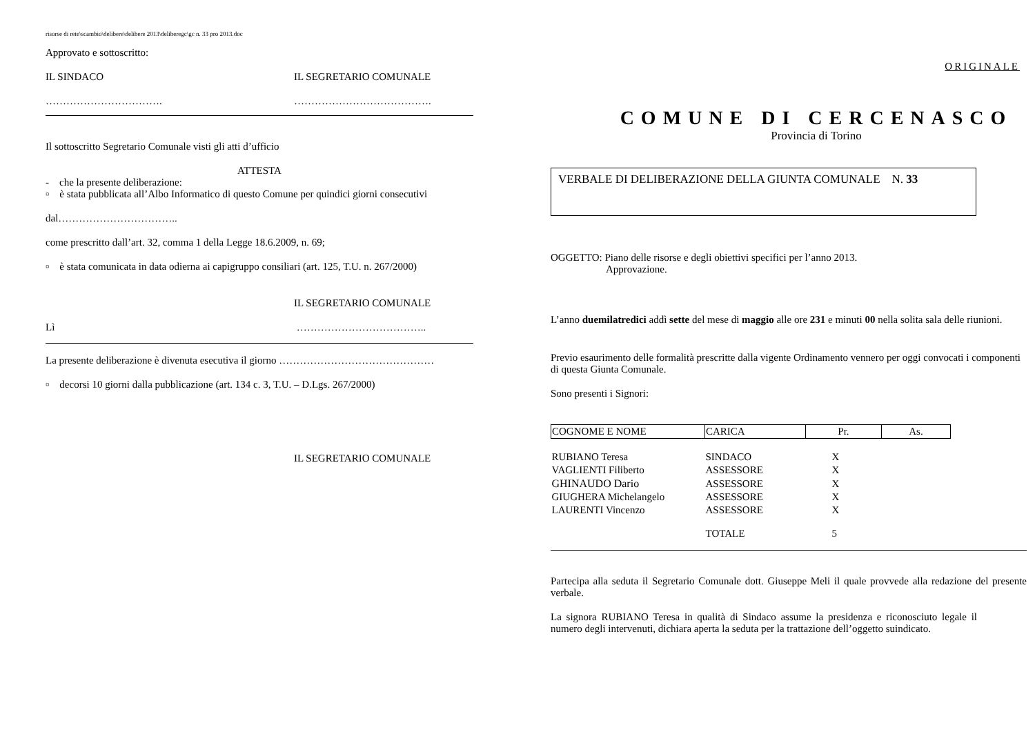risorse di rete\scambio\delibere\delibere 2013\deliberegc\gc n. 33 pro 2013.doc
Approvato e sottoscritto:
IL SINDACO IL SEGRETARIO COMUNALE
……………………………. ………………………………….
Il sottoscritto Segretario Comunale visti gli atti d’ufficio
ATTESTA
- che la presente deliberazione:
▫ è stata pubblicata all’Albo Informatico di questo Comune per quindici giorni consecutivi
dal……………………………..
come prescritto dall’art. 32, comma 1 della Legge 18.6.2009, n. 69;
▫ è stata comunicata in data odierna ai capigruppo consiliari (art. 125, T.U. n. 267/2000)
IL SEGRETARIO COMUNALE
Lì ………………………………..
La presente deliberazione è divenuta esecutiva il giorno ………………………………………
▫ decorsi 10 giorni dalla pubblicazione (art. 134 c. 3, T.U. – D.Lgs. 267/2000)
IL SEGRETARIO COMUNALE
ORIGINALE
COMUNE DI CERCENASCO
Provincia di Torino
VERBALE DI DELIBERAZIONE DELLA GIUNTA COMUNALE N. 33
OGGETTO: Piano delle risorse e degli obiettivi specifici per l’anno 2013.
Approvazione.
L’anno duemilatredici addì sette del mese di maggio alle ore 231 e minuti 00 nella solita sala delle riunioni.
Previo esaurimento delle formalità prescritte dalla vigente Ordinamento vennero per oggi convocati i componenti di questa Giunta Comunale.
Sono presenti i Signori:
| COGNOME E NOME | CARICA | Pr. | As. |
| --- | --- | --- | --- |
| RUBIANO Teresa | SINDACO | X | |
| VAGLIENTI Filiberto | ASSESSORE | X | |
| GHINAUDO Dario | ASSESSORE | X | |
| GIUGHERA Michelangelo | ASSESSORE | X | |
| LAURENTI Vincenzo | ASSESSORE | X | |
| | TOTALE | 5 | |
Partecipa alla seduta il Segretario Comunale dott. Giuseppe Meli il quale provvede alla redazione del presente verbale.
La signora RUBIANO Teresa in qualità di Sindaco assume la presidenza e riconosciuto legale il numero degli intervenuti, dichiara aperta la seduta per la trattazione dell’oggetto suindicato.